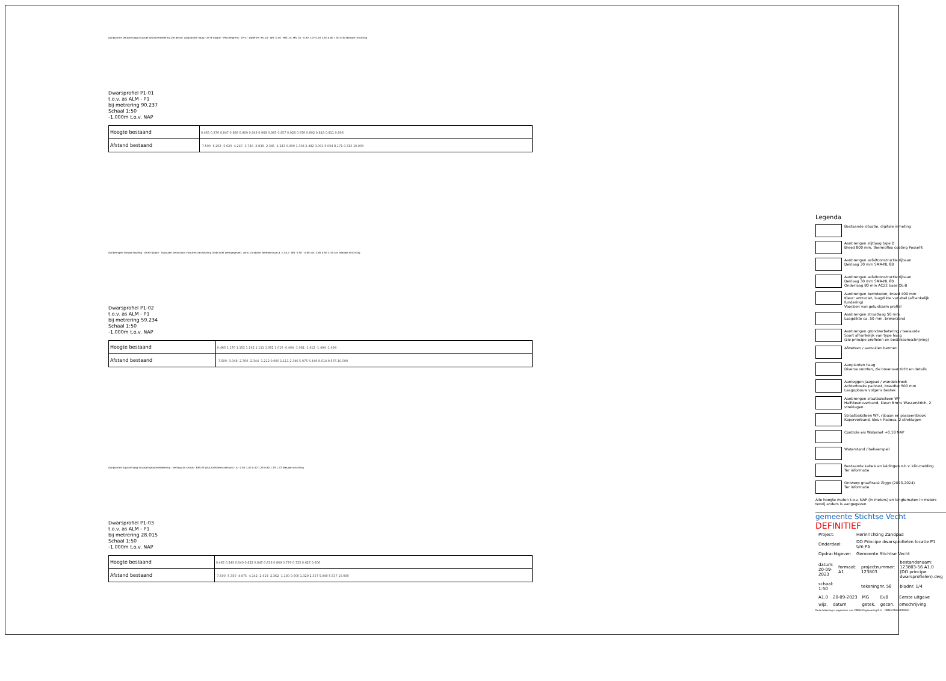Aanplanten beukenhaag inclusief grondverbetering Zie detail: aanplanten haag · As-B-rijbaan · Perceelgrens · A+C · waternet +0.18 · WS -0.40 · MB (LS, MS, D) · 0.50 1.07 0.40 1.50 0.80 1.50 0.40 Nieuwe inrichting
Dwarsprofiel P1-01
t.o.v. as ALM - P1
bij metrering 90.237
Schaal 1:50
-1.000m t.o.v. NAP
| Hoogte bestaand | 0.465 0.370 0.847 0.868 0.900 0.943 0.969 0.963 0.957 0.928 0.876 0.802 0.818 0.811 0.806 |
| Afstand bestaand | -7.500 -6.202 -5.620 -4.247 -3.748 -2.939 -2.345 -1.243 0.000 1.308 2.492 3.001 5.004 8.171 9.313 10.000 |
Aanbrengen nieuwe leuning · As-B-rijbaan · Inpassen betonsloof voorzien van leuning (indicatief weergegeven, vorm, fundatie, berekening e.d. n.t.b.) · WS -1.50 · 0.80 var. 3.80 0.50 3.16 var. Nieuwe inrichting
Dwarsprofiel P1-02
t.o.v. as ALM - P1
bij metrering 59.234
Schaal 1:50
-1.000m t.o.v. NAP
| Hoogte bestaand | 0.465 1.170 1.152 1.142 1.111 1.082 1.016 -0.404 -1.081 -1.412 -1.494 -1.494 |
| Afstand bestaand | -7.500 -3.048 -2.760 -2.344 -1.212 0.000 1.111 2.346 5.075 6.449 8.014 9.576 10.000 |
Aanplanten ligusterhaag inclusief grondverbetering · Verloop As-strook · BSS KF grijs halfsteensverband · A · 0.50 1.00 0.40 1.25 0.80 1.75 1.37 Nieuwe inrichting
Dwarsprofiel P1-03
t.o.v. as ALM - P1
bij metrering 28.015
Schaal 1:50
-1.000m t.o.v. NAP
| Hoogte bestaand | 0.465 0.243 0.640 0.822 0.845 0.838 0.809 0.776 0.723 0.627 0.606 |
| Afstand bestaand | -7.500 -5.350 -4.975 -4.142 -2.919 -2.362 -1.180 0.000 1.329 2.357 5.040 5.537 10.000 |
Legenda
Bestaande situatie, digitale inmeting
Aanbrengen slijtlaag type B
Breed 800 mm, thermoflex coating Posseht
Aanbrengen asfaltconstructie rijbaan
Deklaag 30 mm SMA-NL 8B
Aanbrengen asfaltconstructie rijbaan
Deklaag 30 mm SMA-NL 8B
Onderlaag 80 mm AC22 base OL-B
Aanbrengen bermbeton, breed 400 mm
Kleur: antraciet, laagdikte variabel (afhankelijk fundering)
Voorzien van geluidsarm profiel
Aanbrengen straatlaag 50 mm
Laagdikte ca. 50 mm, brekerzand
Aanbrengen grondverbetering / teelaarde
Soort afhankelijk van type haag
(zie principe profielen en besteksomschrijving)
Afwerken / aanvullen bermen
Aanplanten haag
Diverse soorten, zie bovenaanzicht en details
Aanleggen Jaagpad / wandelstrook
Achterhoeks padvast, breedte: 500 mm
Laagopbouw volgens bestek
Aanbrengen sraatbaksteen WF
Halfsteensverband, kleur: Brons Wasserstrich, 2 streklagen
Straatbaksteen WF, rijbaan en passeerstrook
Keperverband, kleur: Padova, 2 streklagen
Controle eis Waternet +0.18 NAP
Waterstand / beheerspeil
Bestaande kabels en leidingen o.b.v. klic-melding
Ter informatie
Ontwerp graaftracé Ziggo (2023-2024)
Ter informatie
Alle hoogte maten t.o.v. NAP (in meters) en lengtematen in meters tenzij anders is aangegeven
gemeente Stichtse Vecht DEFINITIEF
| Project: | Herinrichting Zandpad |
| Onderdeel: | DO Principe dwarsprofielen locatie P1 t/m P5 |
| Opdrachtgever: | Gemeente Stichtse Vecht |
| datum: 20-09-2023 | formaat: A1 | projectnummer: 123803 | bestandsnaam: 123803-56 A1.0 (DO principe dwarsprofielen).dwg |
| schaal: 1:50 | | tekeningnr. 56 | bladnr. 1/4 |
| A1.0 | 20-09-2023 | MG | EvB | Eerste uitgave |
| wijz. | datum | getek. | gecon. | omschrijving |
Deze tekening is eigendom van ORBIS Engineering B.V. · ORBIS ENGINEERING